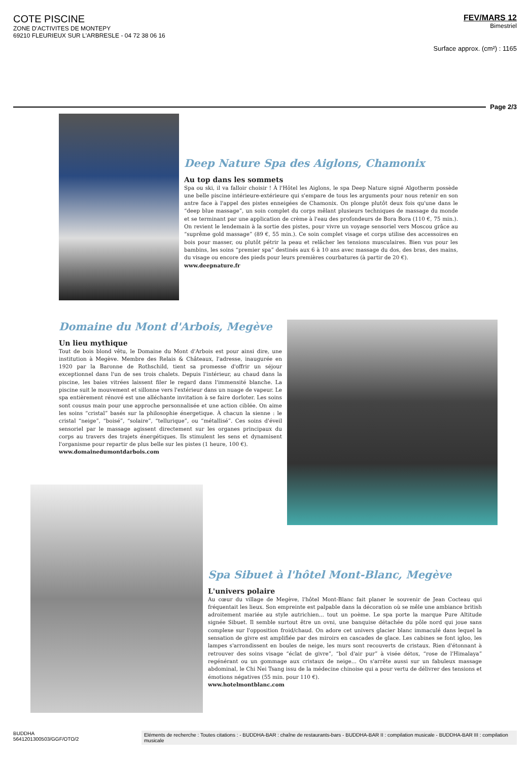COTE PISCINE
ZONE D'ACTIVITES DE MONTEPY
69210 FLEURIEUX SUR L'ARBRESLE - 04 72 38 06 16
FEV/MARS 12
Bimestriel
Surface approx. (cm²) : 1165
Page 2/3
Deep Nature Spa des Aiglons, Chamonix
Au top dans les sommets
Spa ou ski, il va falloir choisir ! À l'Hôtel les Aiglons, le spa Deep Nature signé Algotherm possède une belle piscine intérieure-extérieure qui s'empare de tous les arguments pour nous retenir en son antre face à l'appel des pistes enneigées de Chamonix. On plonge plutôt deux fois qu'une dans le “deep blue massage”, un soin complet du corps mêlant plusieurs techniques de massage du monde et se terminant par une application de crème à l'eau des profondeurs de Bora Bora (110 €, 75 min.). On revient le lendemain à la sortie des pistes, pour vivre un voyage sensoriel vers Moscou grâce au “suprême gold massage” (89 €, 55 min.). Ce soin complet visage et corps utilise des accessoires en bois pour masser, ou plutôt pétrir la peau et relâcher les tensions musculaires. Bien vus pour les bambins, les soins “premier spa” destinés aux 6 à 10 ans avec massage du dos, des bras, des mains, du visage ou encore des pieds pour leurs premières courbatures (à partir de 20 €).
www.deepnature.fr
Domaine du Mont d'Arbois, Megève
Un lieu mythique
Tout de bois blond vêtu, le Domaine du Mont d'Arbois est pour ainsi dire, une institution à Megève. Membre des Relais & Châteaux, l'adresse, inaugurée en 1920 par la Baronne de Rothschild, tient sa promesse d'offrir un séjour exceptionnel dans l'un de ses trois chalets. Depuis l'intérieur, au chaud dans la piscine, les baies vitrées laissent filer le regard dans l'immensité blanche. La piscine suit le mouvement et sillonne vers l'extérieur dans un nuage de vapeur. Le spa entièrement rénové est une alléchante invitation à se faire dorloter. Les soins sont cousus main pour une approche personnalisée et une action ciblée. On aime les soins “cristal” basés sur la philosophie énergetique. À chacun la sienne : le cristal “neige”, “boisé”, “solaire”, “tellurique”, ou “métallisé”. Ces soins d'éveil sensoriel par le massage agissent directement sur les organes principaux du corps au travers des trajets énergétiques. Ils stimulent les sens et dynamisent l'organisme pour repartir de plus belle sur les pistes (1 heure, 100 €).
www.domainedumontdarbois.com
Spa Sibuet à l'hôtel Mont-Blanc, Megève
L'univers polaire
Au cœur du village de Megève, l'hôtel Mont-Blanc fait planer le souvenir de Jean Cocteau qui fréquentait les lieux. Son empreinte est palpable dans la décoration où se mêle une ambiance british adroitement mariée au style autrichien... tout un poème. Le spa porte la marque Pure Altitude signée Sibuet. Il semble surtout être un ovni, une banquise détachée du pôle nord qui joue sans complexe sur l'opposition froid/chaud. On adore cet univers glacier blanc immaculé dans lequel la sensation de givre est amplifiée par des miroirs en cascades de glace. Les cabines se font igloo, les lampes s'arrondissent en boules de neige, les murs sont recouverts de cristaux. Rien d'étonnant à retrouver des soins visage “éclat de givre”, “bol d'air pur” à visée détox, “rose de l'Himalaya” regénérant ou un gommage aux cristaux de neige... On s'arrête aussi sur un fabuleux massage abdominal, le Chi Nei Tsang issu de la médecine chinoise qui a pour vertu de délivrer des tensions et émotions négatives (55 min. pour 110 €).
www.hotelmontblanc.com
BUDDHA
5641201300503/GGF/OTO/2
Eléments de recherche : Toutes citations : - BUDDHA-BAR : chaîne de restaurants-bars - BUDDHA-BAR II : compilation musicale - BUDDHA-BAR III : compilation musicale